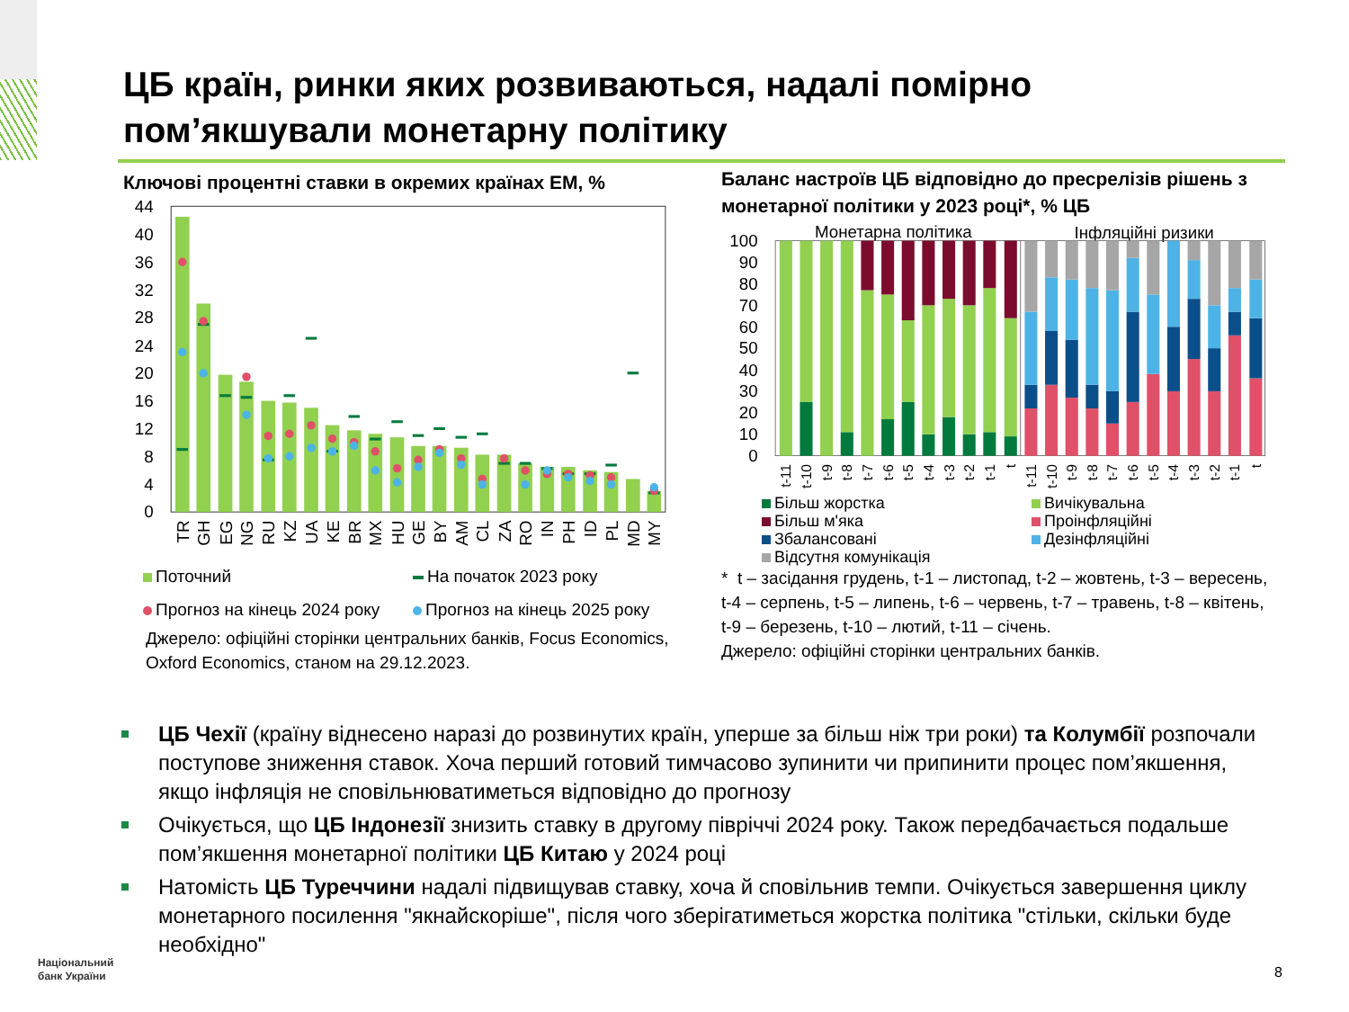ЦБ країн, ринки яких розвиваються, надалі помірно
пом’якшували монетарну політику
Ключові процентні ставки в окремих країнах ЕМ, %
0
4
8
12
16
20
24
28
32
36
40
44
TR
GH
EG
NG
RU
KZ
UA
KE
BR
MX
HU
GE
BY
AM
CL
ZA
RO
IN
PH
ID
PL
MD
MY
Поточний На початок 2023 року Прогноз на кінець 2024 року Прогноз на кінець 2025 року
Джерело: офіційні сторінки центральних банків, Focus Economics, Oxford Economics, станом на 29.12.2023.
Баланс настроїв ЦБ відповідно до пресрелізів рішень з монетарної політики у 2023 році*, % ЦБ
0
10
20
30
40
50
60
70
80
90
100
Монетарна політика
Інфляційні ризики
t-11
t-10
t-9
t-8
t-7
t-6
t-5
t-4
t-3
t-2
t-1
t
t-11
t-10
t-9
t-8
t-7
t-6
t-5
t-4
t-3
t-2
t-1
t
Більш жорстка Вичікувальна Більш м'яка Проінфляційні Збалансовані Дезінфляційні Відсутня комунікація
* t – засідання грудень, t-1 – листопад, t-2 – жовтень, t-3 – вересень, t-4 – серпень, t-5 – липень, t-6 – червень, t-7 – травень, t-8 – квітень, t-9 – березень, t-10 – лютий, t-11 – січень.
Джерело: офіційні сторінки центральних банків.
ЦБ Чехії (країну віднесено наразі до розвинутих країн, уперше за більш ніж три роки) та Колумбії розпочали поступове зниження ставок. Хоча перший готовий тимчасово зупинити чи припинити процес пом’якшення, якщо інфляція не сповільнюватиметься відповідно до прогнозу
Очікується, що ЦБ Індонезії знизить ставку в другому півріччі 2024 року. Також передбачається подальше пом’якшення монетарної політики ЦБ Китаю у 2024 році
Натомість ЦБ Туреччини надалі підвищував ставку, хоча й сповільнив темпи. Очікується завершення циклу монетарного посилення "якнайскоріше", після чого зберігатиметься жорстка політика "стільки, скільки буде необхідно"
Національний
банк України
8